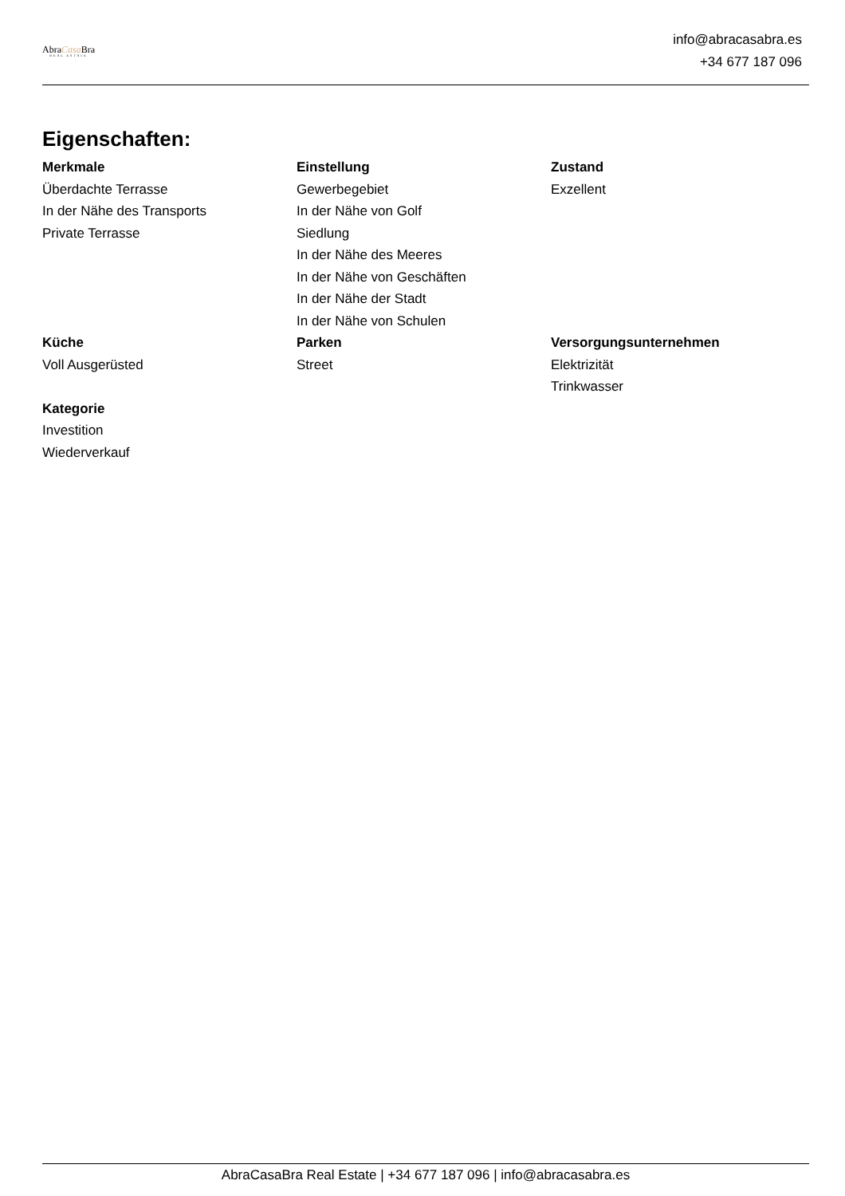AbraCasa Bra
REAL ESTATE
info@abracasabra.es
+34 677 187 096
Eigenschaften:
Merkmale
Überdachte Terrasse
In der Nähe des Transports
Private Terrasse
Einstellung
Gewerbegebiet
In der Nähe von Golf
Siedlung
In der Nähe des Meeres
In der Nähe von Geschäften
In der Nähe der Stadt
In der Nähe von Schulen
Zustand
Exzellent
Küche
Voll Ausgerüsted
Parken
Street
Versorgungsunternehmen
Elektrizität
Trinkwasser
Kategorie
Investition
Wiederverkauf
AbraCasaBra Real Estate | +34 677 187 096 | info@abracasabra.es